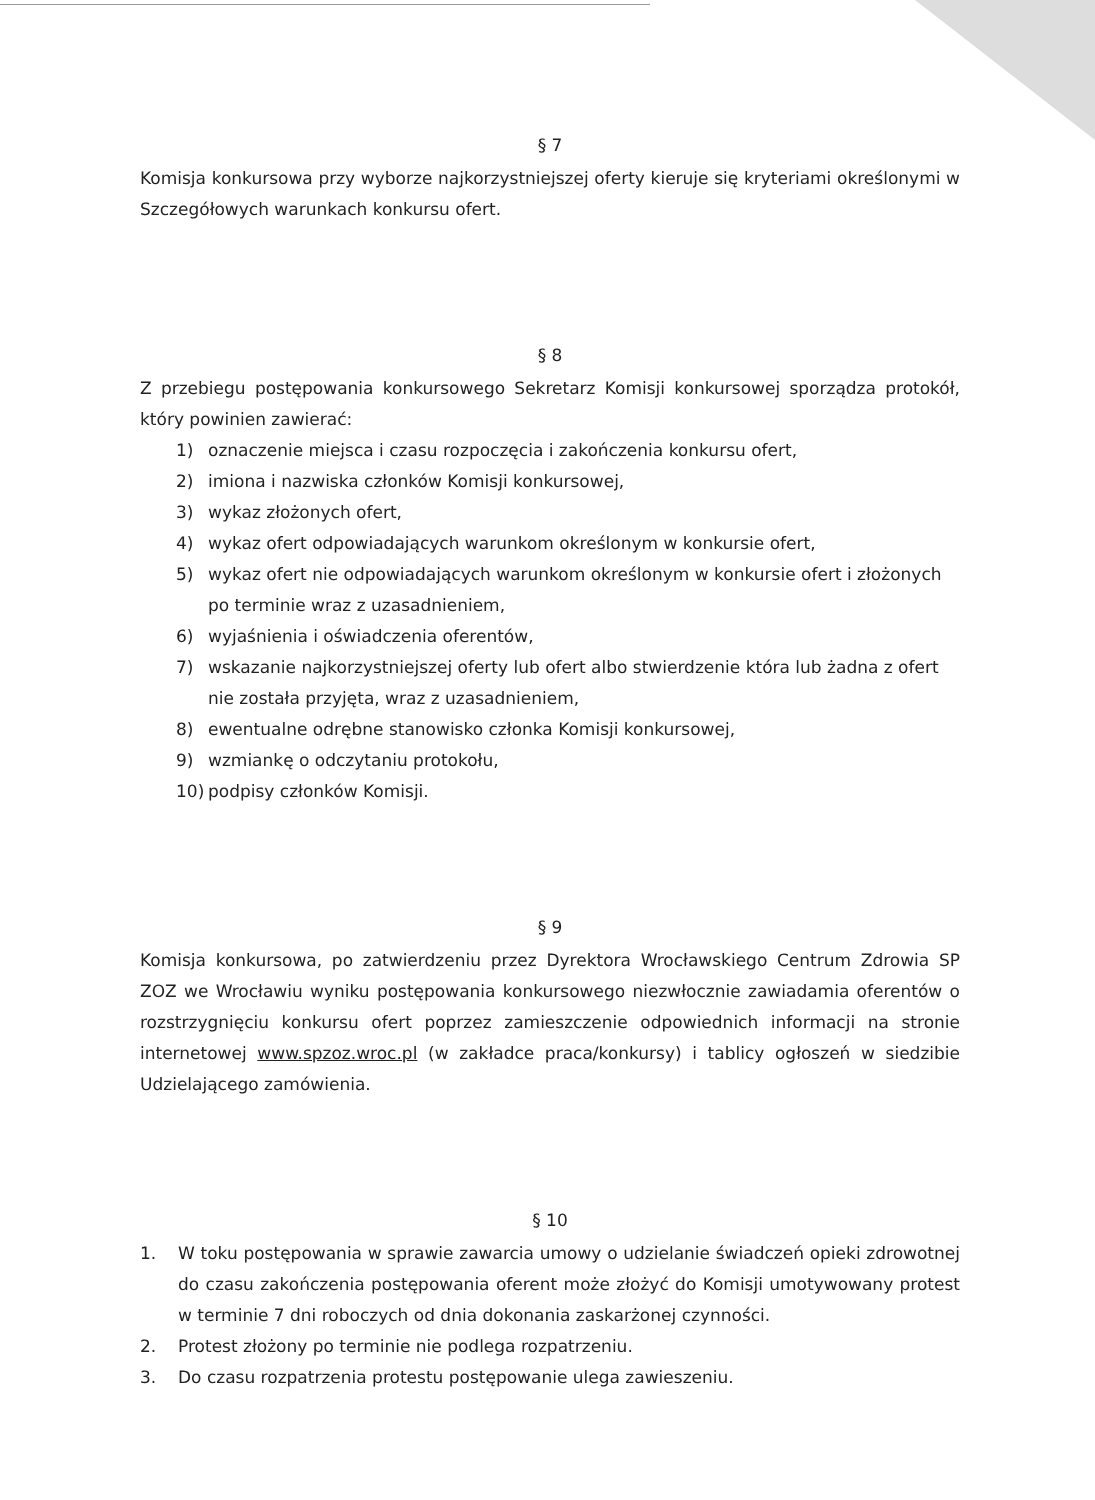§ 7
Komisja konkursowa przy wyborze najkorzystniejszej oferty kieruje się kryteriami określonymi w Szczegółowych warunkach konkursu ofert.
§ 8
Z przebiegu postępowania konkursowego Sekretarz Komisji konkursowej sporządza protokół, który powinien zawierać:
1) oznaczenie miejsca i czasu rozpoczęcia i zakończenia konkursu ofert,
2) imiona i nazwiska członków Komisji konkursowej,
3) wykaz złożonych ofert,
4) wykaz ofert odpowiadających warunkom określonym w konkursie ofert,
5) wykaz ofert nie odpowiadających warunkom określonym w konkursie ofert i złożonych po terminie wraz z uzasadnieniem,
6) wyjaśnienia i oświadczenia oferentów,
7) wskazanie najkorzystniejszej oferty lub ofert albo stwierdzenie która lub żadna z ofert nie została przyjęta, wraz z uzasadnieniem,
8) ewentualne odrębne stanowisko członka Komisji konkursowej,
9) wzmiankę o odczytaniu protokołu,
10) podpisy członków Komisji.
§ 9
Komisja konkursowa, po zatwierdzeniu przez Dyrektora Wrocławskiego Centrum Zdrowia SP ZOZ we Wrocławiu wyniku postępowania konkursowego niezwłocznie zawiadamia oferentów o rozstrzygnięciu konkursu ofert poprzez zamieszczenie odpowiednich informacji na stronie internetowej www.spzoz.wroc.pl (w zakładce praca/konkursy) i tablicy ogłoszeń w siedzibie Udzielającego zamówienia.
§ 10
1.
W toku postępowania w sprawie zawarcia umowy o udzielanie świadczeń opieki zdrowotnej do czasu zakończenia postępowania oferent może złożyć do Komisji umotywowany protest w terminie 7 dni roboczych od dnia dokonania zaskarżonej czynności.
2. Protest złożony po terminie nie podlega rozpatrzeniu.
3. Do czasu rozpatrzenia protestu postępowanie ulega zawieszeniu.